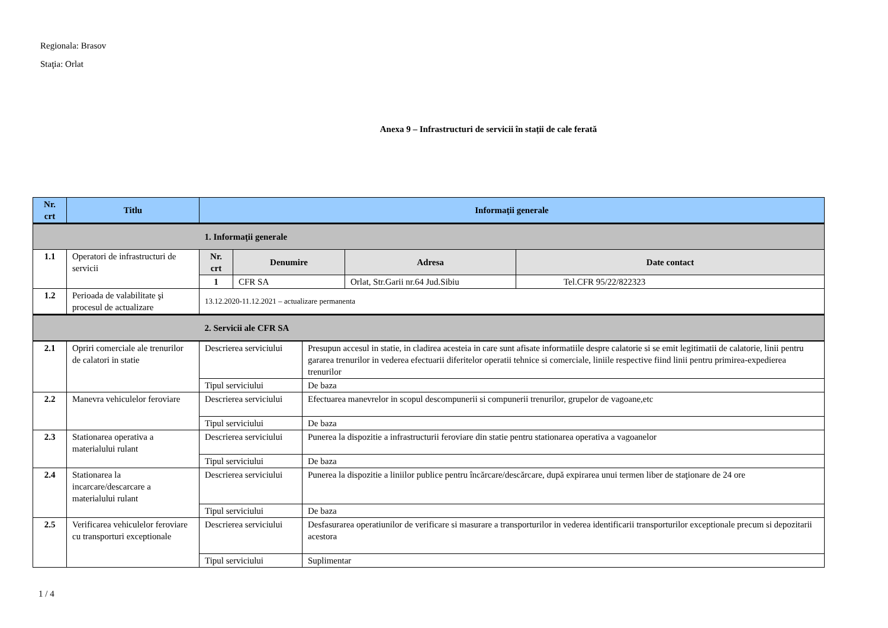Regionala: Brasov
Staţia: Orlat
Anexa 9 – Infrastructuri de servicii în stații de cale ferată
| Nr. crt | Titlu | Informaţii generale | | | |
| --- | --- | --- | --- | --- | --- |
| | | 1. Informaţii generale | | | |
| 1.1 | Operatori de infrastructuri de servicii | Nr. crt | Denumire | Adresa | Date contact |
| | | 1 | CFR SA | Orlat, Str.Garii nr.64 Jud.Sibiu | Tel.CFR 95/22/822323 |
| 1.2 | Perioada de valabilitate şi procesul de actualizare | 13.12.2020-11.12.2021 – actualizare permanenta | | | |
| | | 2. Servicii ale CFR SA | | | |
| 2.1 | Opriri comerciale ale trenurilor de calatori in statie | Descrierea serviciului | Presupun accesul in statie, in cladirea acesteia in care sunt afisate informatiile despre calatorie si se emit legitimatii de calatorie, linii pentru gararea trenurilor in vederea efectuarii diferitelor operatii tehnice si comerciale, liniile respective fiind linii pentru primirea-expedierea trenurilor |
| | | Tipul serviciului | De baza |
| 2.2 | Manevra vehiculelor feroviare | Descrierea serviciului | Efectuarea manevrelor in scopul descompunerii si compunerii trenurilor, grupelor de vagoane,etc |
| | | Tipul serviciului | De baza |
| 2.3 | Stationarea operativa a materialului rulant | Descrierea serviciului | Punerea la dispozitie a infrastructurii feroviare din statie pentru stationarea operativa a vagoanelor |
| | | Tipul serviciului | De baza |
| 2.4 | Stationarea la incarcare/descarcare a materialului rulant | Descrierea serviciului | Punerea la dispozitie a liniilor publice pentru încărcare/descărcare, după expirarea unui termen liber de staţionare de 24 ore |
| | | Tipul serviciului | De baza |
| 2.5 | Verificarea vehiculelor feroviare cu transporturi exceptionale | Descrierea serviciului | Desfasurarea operatiunilor de verificare si masurare a transporturilor in vederea identificarii transporturilor exceptionale precum si depozitarii acestora |
| | | Tipul serviciului | Suplimentar |
1 / 4